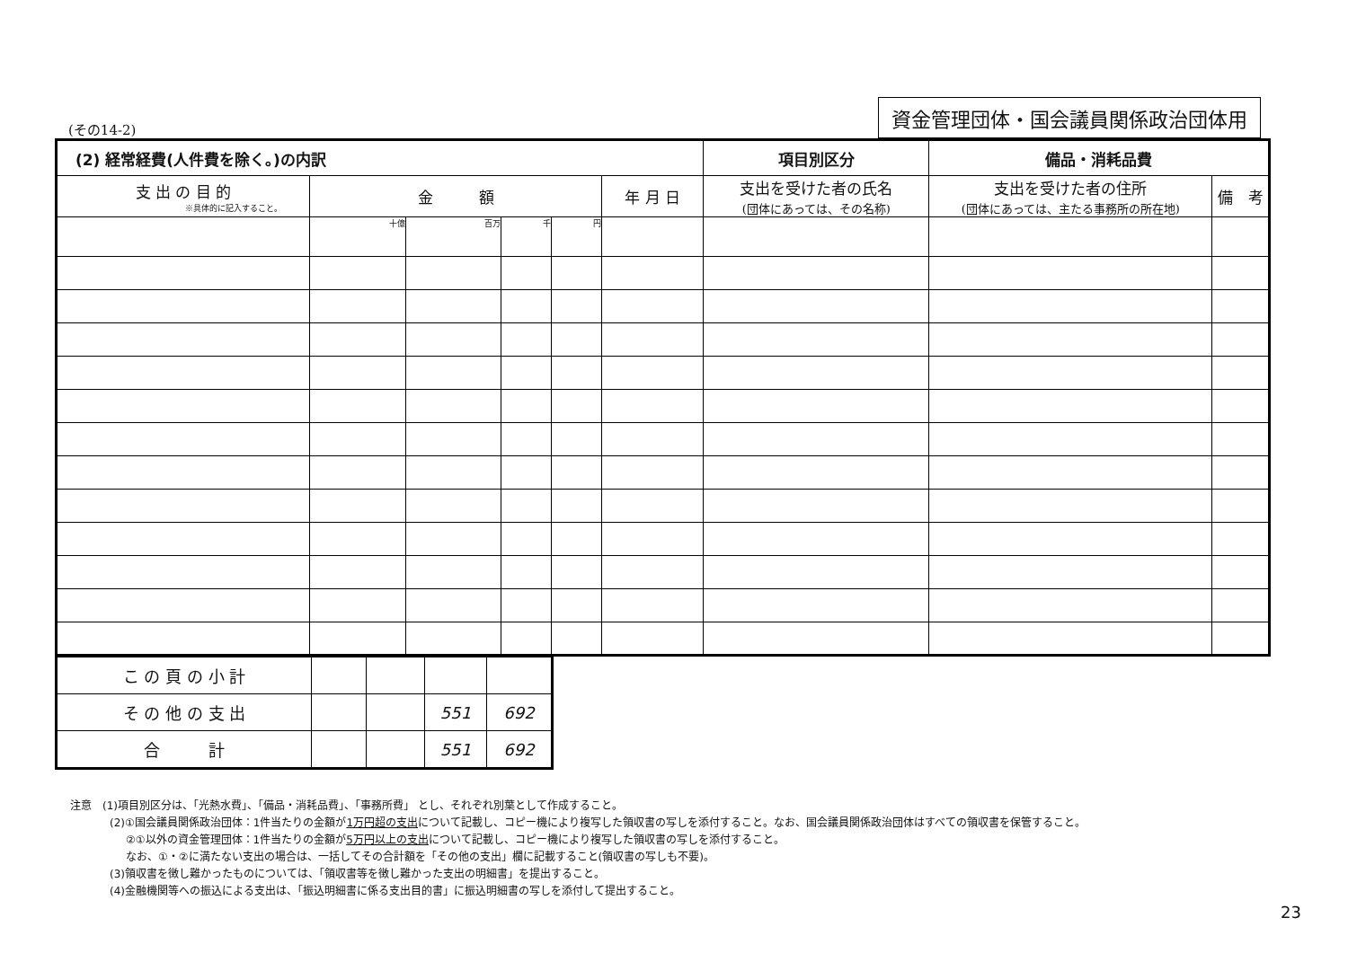(その14-2) 資金管理団体・国会議員関係政治団体用
| (2) 経常経費(人件費を除く。)の内訳 | | | | | | 項目別区分 | 備品・消耗品費 | |
| --- | --- | --- | --- | --- | --- | --- | --- | --- |
| 支 出 の 目 的 ※具体的に記入すること。 | 金 額 | | | | 年 月 日 | 支出を受けた者の氏名 (団体にあっては、その名称) | 支出を受けた者の住所 (団体にあっては、主たる事務所の所在地) | 備 考 |
| | 十億 | 百万 | 千 | 円 | | | | |
| こ の 頁 の 小 計 | | | | |
| そ の 他 の 支 出 | | | 551 | 692 |
| 合 計 | | | 551 | 692 |
注意　(1)項目別区分は、「光熱水費」、「備品・消耗品費」、「事務所費」 とし、それぞれ別葉として作成すること。
(2)①国会議員関係政治団体：1件当たりの金額が1万円超の支出について記載し、コピー機により複写した領収書の写しを添付すること。なお、国会議員関係政治団体はすべての領収書を保管すること。
②①以外の資金管理団体：1件当たりの金額が5万円以上の支出について記載し、コピー機により複写した領収書の写しを添付すること。
なお、①・②に満たない支出の場合は、一括してその合計額を「その他の支出」欄に記載すること(領収書の写しも不要)。
(3)領収書を徴し難かったものについては、「領収書等を徴し難かった支出の明細書」を提出すること。
(4)金融機関等への振込による支出は、「振込明細書に係る支出目的書」に振込明細書の写しを添付して提出すること。
23